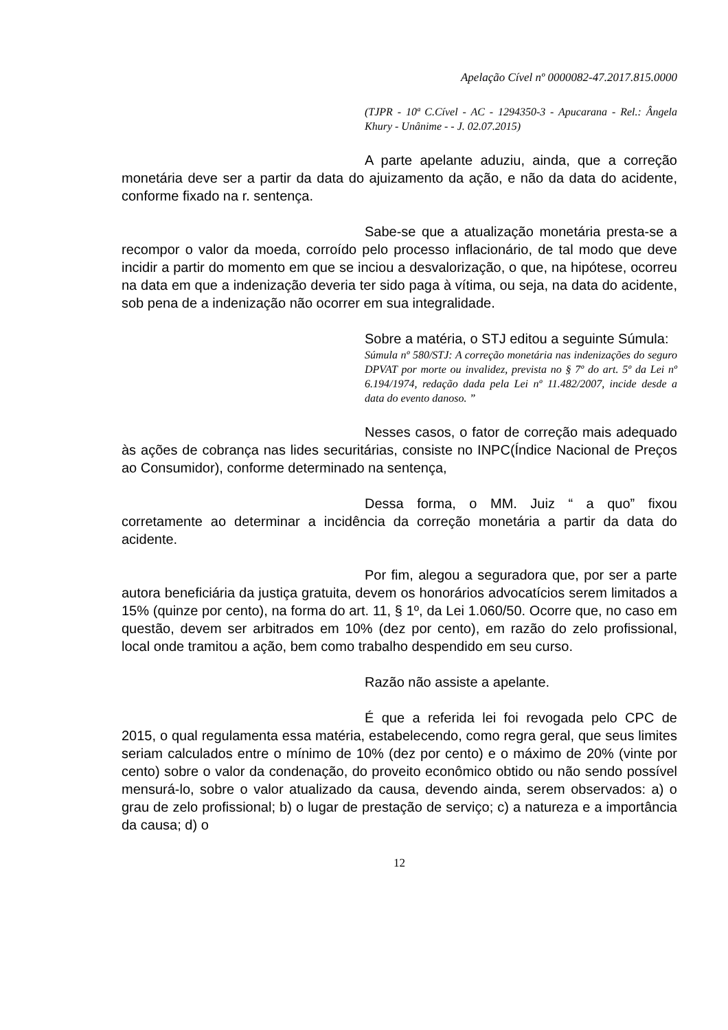Apelação Cível nº 0000082-47.2017.815.0000
(TJPR - 10ª C.Cível - AC - 1294350-3 - Apucarana - Rel.: Ângela Khury - Unânime - - J. 02.07.2015)
A parte apelante aduziu, ainda, que a correção monetária deve ser a partir da data do ajuizamento da ação, e não da data do acidente, conforme fixado na r. sentença.
Sabe-se que a atualização monetária presta-se a recompor o valor da moeda, corroído pelo processo inflacionário, de tal modo que deve incidir a partir do momento em que se inciou a desvalorização, o que, na hipótese, ocorreu na data em que a indenização deveria ter sido paga à vítima, ou seja, na data do acidente, sob pena de a indenização não ocorrer em sua integralidade.
Sobre a matéria, o STJ editou a seguinte Súmula:
Súmula nº 580/STJ: A correção monetária nas indenizações do seguro DPVAT por morte ou invalidez, prevista no § 7º do art. 5º da Lei nº 6.194/1974, redação dada pela Lei nº 11.482/2007, incide desde a data do evento danoso. ”
Nesses casos, o fator de correção mais adequado às ações de cobrança nas lides securitárias, consiste no INPC(Índice Nacional de Preços ao Consumidor), conforme determinado na sentença,
Dessa forma, o MM. Juiz “ a quo” fixou corretamente ao determinar a incidência da correção monetária a partir da data do acidente.
Por fim, alegou a seguradora que, por ser a parte autora beneficiária da justiça gratuita, devem os honorários advocatícios serem limitados a 15% (quinze por cento), na forma do art. 11, § 1º, da Lei 1.060/50. Ocorre que, no caso em questão, devem ser arbitrados em 10% (dez por cento), em razão do zelo profissional, local onde tramitou a ação, bem como trabalho despendido em seu curso.
Razão não assiste a apelante.
É que a referida lei foi revogada pelo CPC de 2015, o qual regulamenta essa matéria, estabelecendo, como regra geral, que seus limites seriam calculados entre o mínimo de 10% (dez por cento) e o máximo de 20% (vinte por cento) sobre o valor da condenação, do proveito econômico obtido ou não sendo possível mensurá-lo, sobre o valor atualizado da causa, devendo ainda, serem observados: a) o grau de zelo profissional; b) o lugar de prestação de serviço; c) a natureza e a importância da causa; d) o
12